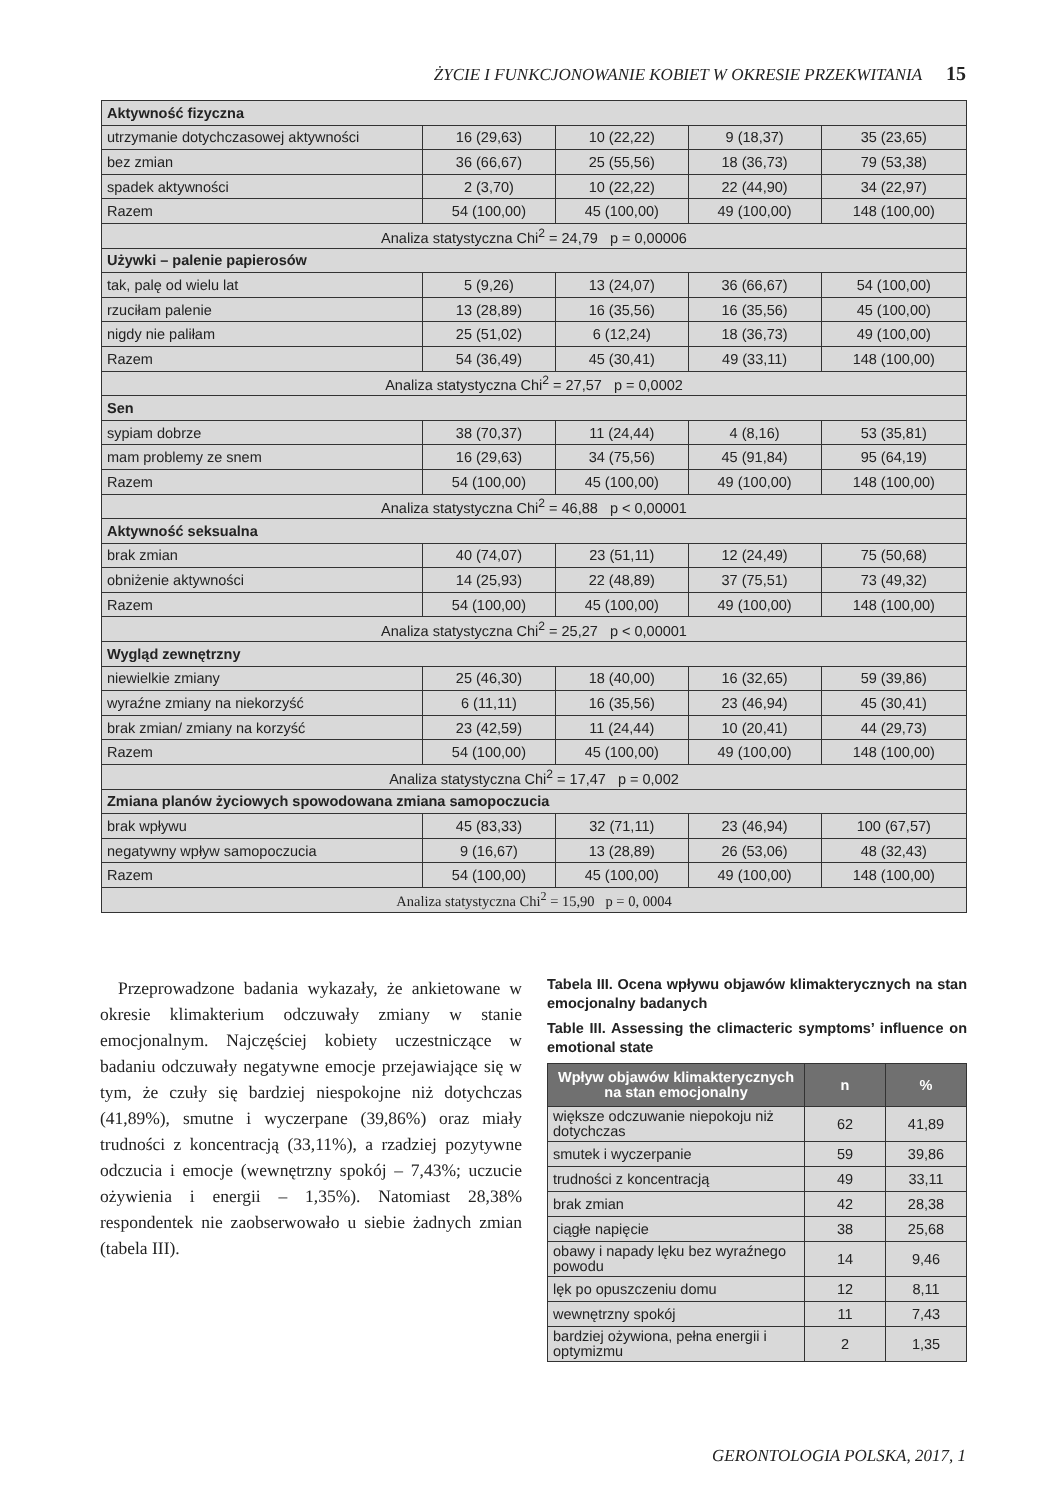ŻYCIE I FUNKCJONOWANIE KOBIET W OKRESIE PRZEKWITANIA 15
| Aktywność fizyczna | | | | |
| utrzymanie dotychczasowej aktywności | 16 (29,63) | 10 (22,22) | 9 (18,37) | 35 (23,65) |
| bez zmian | 36 (66,67) | 25 (55,56) | 18 (36,73) | 79 (53,38) |
| spadek aktywności | 2 (3,70) | 10 (22,22) | 22 (44,90) | 34 (22,97) |
| Razem | 54 (100,00) | 45 (100,00) | 49 (100,00) | 148 (100,00) |
| Analiza statystyczna Chi<sup>2</sup> = 24,79 p = 0,00006 | | | | |
| Używki – palenie papierosów | | | | |
| tak, palę od wielu lat | 5 (9,26) | 13 (24,07) | 36 (66,67) | 54 (100,00) |
| rzuciłam palenie | 13 (28,89) | 16 (35,56) | 16 (35,56) | 45 (100,00) |
| nigdy nie paliłam | 25 (51,02) | 6 (12,24) | 18 (36,73) | 49 (100,00) |
| Razem | 54 (36,49) | 45 (30,41) | 49 (33,11) | 148 (100,00) |
| Analiza statystyczna Chi<sup>2</sup> = 27,57 p = 0,0002 | | | | |
| Sen | | | | |
| sypiam dobrze | 38 (70,37) | 11 (24,44) | 4 (8,16) | 53 (35,81) |
| mam problemy ze snem | 16 (29,63) | 34 (75,56) | 45 (91,84) | 95 (64,19) |
| Razem | 54 (100,00) | 45 (100,00) | 49 (100,00) | 148 (100,00) |
| Analiza statystyczna Chi<sup>2</sup> = 46,88 p < 0,00001 | | | | |
| Aktywność seksualna | | | | |
| brak zmian | 40 (74,07) | 23 (51,11) | 12 (24,49) | 75 (50,68) |
| obniżenie aktywności | 14 (25,93) | 22 (48,89) | 37 (75,51) | 73 (49,32) |
| Razem | 54 (100,00) | 45 (100,00) | 49 (100,00) | 148 (100,00) |
| Analiza statystyczna Chi<sup>2</sup> = 25,27 p < 0,00001 | | | | |
| Wygląd zewnętrzny | | | | |
| niewielkie zmiany | 25 (46,30) | 18 (40,00) | 16 (32,65) | 59 (39,86) |
| wyraźne zmiany na niekorzyść | 6 (11,11) | 16 (35,56) | 23 (46,94) | 45 (30,41) |
| brak zmian/ zmiany na korzyść | 23 (42,59) | 11 (24,44) | 10 (20,41) | 44 (29,73) |
| Razem | 54 (100,00) | 45 (100,00) | 49 (100,00) | 148 (100,00) |
| Analiza statystyczna Chi<sup>2</sup> = 17,47 p = 0,002 | | | | |
| Zmiana planów życiowych spowodowana zmiana samopoczucia | | | | |
| brak wpływu | 45 (83,33) | 32 (71,11) | 23 (46,94) | 100 (67,57) |
| negatywny wpływ samopoczucia | 9 (16,67) | 13 (28,89) | 26 (53,06) | 48 (32,43) |
| Razem | 54 (100,00) | 45 (100,00) | 49 (100,00) | 148 (100,00) |
| Analiza statystyczna Chi<sup>2</sup> = 15,90 p = 0, 0004 | | | | |
Przeprowadzone badania wykazały, że ankietowane w okresie klimakterium odczuwały zmiany w stanie emocjonalnym. Najczęściej kobiety uczestniczące w badaniu odczuwały negatywne emocje przejawiające się w tym, że czuły się bardziej niespokojne niż dotychczas (41,89%), smutne i wyczerpane (39,86%) oraz miały trudności z koncentracją (33,11%), a rzadziej pozytywne odczucia i emocje (wewnętrzny spokój – 7,43%; uczucie ożywienia i energii – 1,35%). Natomiast 28,38% respondentek nie zaobserwowało u siebie żadnych zmian (tabela III).
Tabela III. Ocena wpływu objawów klimakterycznych na stan emocjonalny badanych
Table III. Assessing the climacteric symptoms’ influence on emotional state
| Wpływ objawów klimakterycznych na stan emocjonalny | n | % |
| --- | --- | --- |
| większe odczuwanie niepokoju niż dotychczas | 62 | 41,89 |
| smutek i wyczerpanie | 59 | 39,86 |
| trudności z koncentracją | 49 | 33,11 |
| brak zmian | 42 | 28,38 |
| ciągłe napięcie | 38 | 25,68 |
| obawy i napady lęku bez wyraźnego powodu | 14 | 9,46 |
| lęk po opuszczeniu domu | 12 | 8,11 |
| wewnętrzny spokój | 11 | 7,43 |
| bardziej ożywiona, pełna energii i optymizmu | 2 | 1,35 |
GERONTOLOGIA POLSKA, 2017, 1